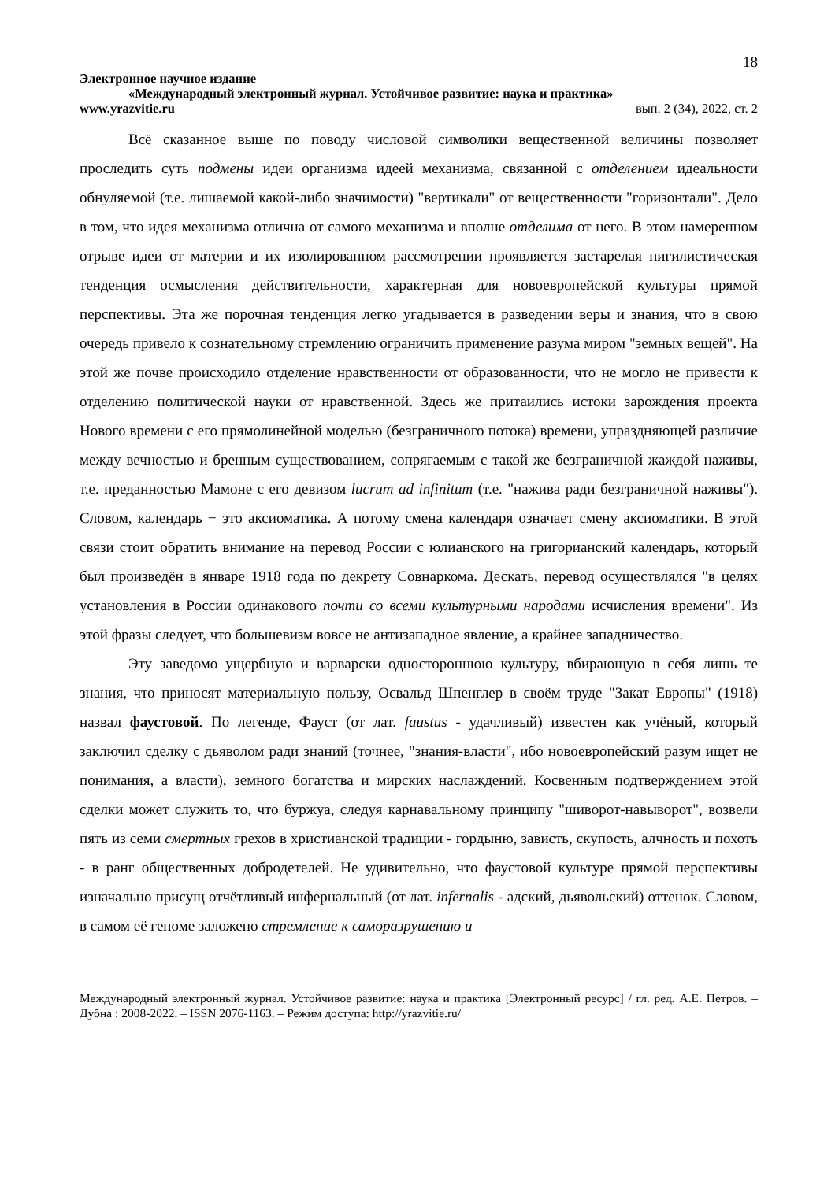18
Электронное научное издание
«Международный электронный журнал. Устойчивое развитие: наука и практика»
www.yrazvitie.ru вып. 2 (34), 2022, ст. 2
Всё сказанное выше по поводу числовой символики вещественной величины позволяет проследить суть подмены идеи организма идеей механизма, связанной с отделением идеальности обнуляемой (т.е. лишаемой какой-либо значимости) "вертикали" от вещественности "горизонтали". Дело в том, что идея механизма отлична от самого механизма и вполне отделима от него. В этом намеренном отрыве идеи от материи и их изолированном рассмотрении проявляется застарелая нигилистическая тенденция осмысления действительности, характерная для новоевропейской культуры прямой перспективы. Эта же порочная тенденция легко угадывается в разведении веры и знания, что в свою очередь привело к сознательному стремлению ограничить применение разума миром "земных вещей". На этой же почве происходило отделение нравственности от образованности, что не могло не привести к отделению политической науки от нравственной. Здесь же притаились истоки зарождения проекта Нового времени с его прямолинейной моделью (безграничного потока) времени, упраздняющей различие между вечностью и бренным существованием, сопрягаемым с такой же безграничной жаждой наживы, т.е. преданностью Мамоне с его девизом lucrum ad infinitum (т.е. "нажива ради безграничной наживы"). Словом, календарь − это аксиоматика. А потому смена календаря означает смену аксиоматики. В этой связи стоит обратить внимание на перевод России с юлианского на григорианский календарь, который был произведён в январе 1918 года по декрету Совнаркома. Дескать, перевод осуществлялся "в целях установления в России одинакового почти со всеми культурными народами исчисления времени". Из этой фразы следует, что большевизм вовсе не антизападное явление, а крайнее западничество.
Эту заведомо ущербную и варварски одностороннюю культуру, вбирающую в себя лишь те знания, что приносят материальную пользу, Освальд Шпенглер в своём труде "Закат Европы" (1918) назвал фаустовой. По легенде, Фауст (от лат. faustus - удачливый) известен как учёный, который заключил сделку с дьяволом ради знаний (точнее, "знания-власти", ибо новоевропейский разум ищет не понимания, а власти), земного богатства и мирских наслаждений. Косвенным подтверждением этой сделки может служить то, что буржуа, следуя карнавальному принципу "шиворот-навыворот", возвели пять из семи смертных грехов в христианской традиции - гордыню, зависть, скупость, алчность и похоть - в ранг общественных добродетелей. Не удивительно, что фаустовой культуре прямой перспективы изначально присущ отчётливый инфернальный (от лат. infernalis - адский, дьявольский) оттенок. Словом, в самом её геноме заложено стремление к саморазрушению и
Международный электронный журнал. Устойчивое развитие: наука и практика [Электронный ресурс] / гл. ред. А.Е. Петров. – Дубна : 2008-2022. – ISSN 2076-1163. – Режим доступа: http://yrazvitie.ru/